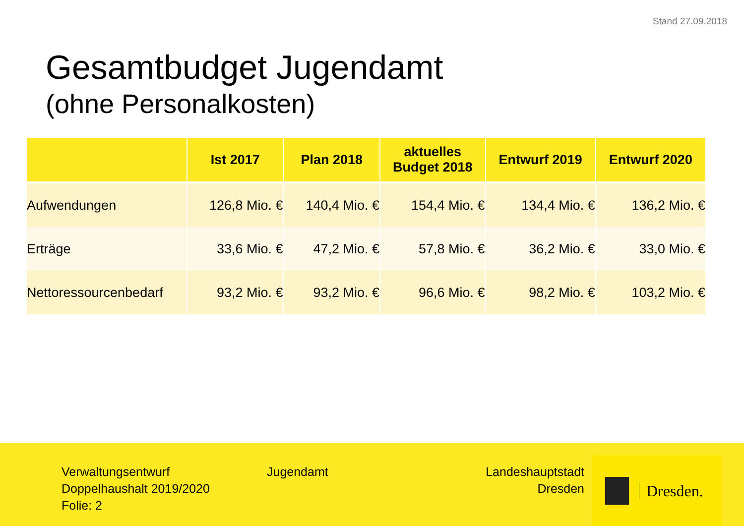Stand 27.09.2018
Gesamtbudget Jugendamt
(ohne Personalkosten)
| | Ist 2017 | Plan 2018 | aktuelles Budget 2018 | Entwurf 2019 | Entwurf 2020 |
| --- | --- | --- | --- | --- | --- |
| Aufwendungen | 126,8 Mio. € | 140,4 Mio. € | 154,4 Mio. € | 134,4 Mio. € | 136,2 Mio. € |
| Erträge | 33,6 Mio. € | 47,2 Mio. € | 57,8 Mio. € | 36,2 Mio. € | 33,0 Mio. € |
| Nettoressourcenbedarf | 93,2 Mio. € | 93,2 Mio. € | 96,6 Mio. € | 98,2 Mio. € | 103,2 Mio. € |
Verwaltungsentwurf
Doppelhaushalt 2019/2020
Folie: 2
Jugendamt Landeshauptstadt
Dresden
Dresden.